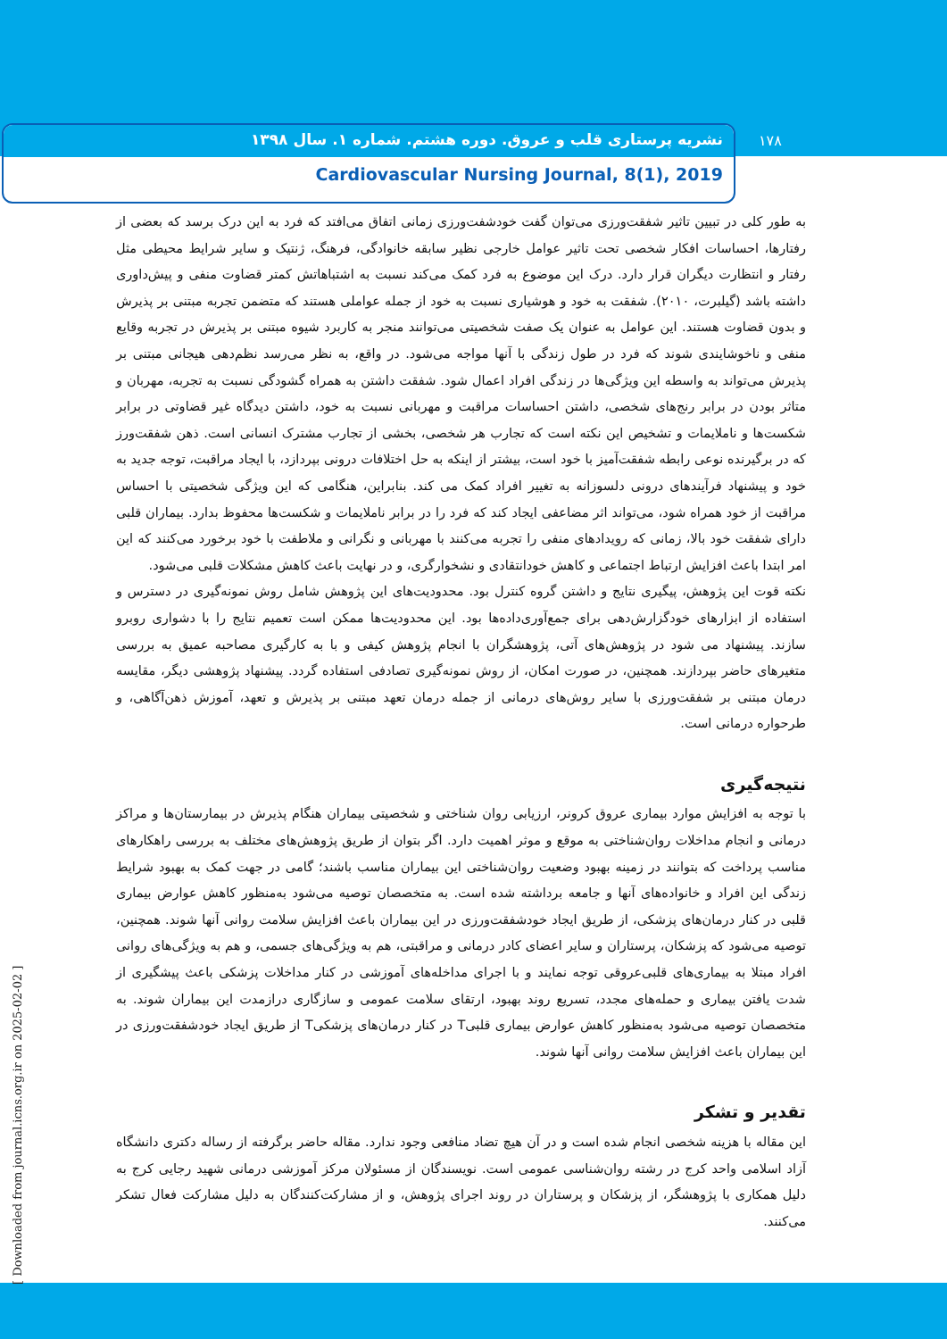نشریه پرستاری قلب و عروق. دوره هشتم. شماره ۱. سال ۱۳۹۸
Cardiovascular Nursing Journal, 8(1), 2019
۱۷۸
به طور کلی در تبیین تاثیر شفقت‌ورزی می‌توان گفت خودشفت‌ورزی زمانی اتفاق می‌افتد که فرد به این درک برسد که بعضی از رفتارها، احساسات افکار شخصی تحت تاثیر عوامل خارجی نظیر سابقه خانوادگی، فرهنگ، ژنتیک و سایر شرایط محیطی مثل رفتار و انتظارت دیگران قرار دارد. درک این موضوع به فرد کمک می‌کند نسبت به اشتباهاتش کمتر قضاوت منفی و پیش‌داوری داشته باشد (گیلبرت، ۲۰۱۰). شفقت به خود و هوشیاری نسبت به خود از جمله عواملی هستند که متضمن تجربه مبتنی بر پذیرش و بدون قضاوت هستند. این عوامل به عنوان یک صفت شخصیتی می‌توانند منجر به کاربرد شیوه مبتنی بر پذیرش در تجربه وقایع منفی و ناخوشایندی شوند که فرد در طول زندگی با آنها مواجه می‌شود. در واقع، به نظر می‌رسد نظم‌دهی هیجانی مبتنی بر پذیرش می‌تواند به واسطه این ویژگی‌ها در زندگی افراد اعمال شود. شفقت داشتن به همراه گشودگی نسبت به تجربه، مهربان و متاثر بودن در برابر رنج‌های شخصی، داشتن احساسات مراقبت و مهربانی نسبت به خود، داشتن دیدگاه غیر قضاوتی در برابر شکست‌ها و ناملایمات و تشخیص این نکته است که تجارب هر شخصی، بخشی از تجارب مشترک انسانی است. ذهن شفقت‌ورز که در برگیرنده نوعی رابطه شفقت‌آمیز با خود است، بیشتر از اینکه به حل اختلافات درونی بپردازد، با ایجاد مراقبت، توجه جدید به خود و پیشنهاد فرآیندهای درونی دلسوزانه به تغییر افراد کمک می کند. بنابراین، هنگامی که این ویژگی شخصیتی با احساس مراقبت از خود همراه شود، می‌تواند اثر مضاعفی ایجاد کند که فرد را در برابر ناملایمات و شکست‌ها محفوظ بدارد. بیماران قلبی دارای شفقت خود بالا، زمانی که رویدادهای منفی را تجربه می‌کنند با مهربانی و نگرانی و ملاطفت با خود برخورد می‌کنند که این امر ابتدا باعث افزایش ارتباط اجتماعی و کاهش خودانتقادی و نشخوارگری، و در نهایت باعث کاهش مشکلات قلبی می‌شود.
نکته قوت این پژوهش، پیگیری نتایج و داشتن گروه کنترل بود. محدودیت‌های این پژوهش شامل روش نمونه‌گیری در دسترس و استفاده از ابزارهای خودگزارش‌دهی برای جمع‌آوری‌داده‌ها بود. این محدودیت‌ها ممکن است تعمیم نتایج را با دشواری روبرو سازند. پیشنهاد می شود در پژوهش‌های آتی، پژوهشگران با انجام پژوهش کیفی و با به کارگیری مصاحبه عمیق به بررسی متغیرهای حاضر بپردازند. همچنین، در صورت امکان، از روش نمونه‌گیری تصادفی استفاده گردد. پیشنهاد پژوهشی دیگر، مقایسه درمان مبتنی بر شفقت‌ورزی با سایر روش‌های درمانی از جمله درمان تعهد مبتنی بر پذیرش و تعهد، آموزش ذهن‌آگاهی، و طرحواره درمانی است.
نتیجه‌گیری
با توجه به افزایش موارد بیماری عروق کرونر، ارزیابی روان شناختی و شخصیتی بیماران هنگام پذیرش در بیمارستان‌ها و مراکز درمانی و انجام مداخلات روان‌شناختی به موقع و موثر اهمیت دارد. اگر بتوان از طریق پژوهش‌های مختلف به بررسی راهکارهای مناسب پرداخت که بتوانند در زمینه بهبود وضعیت روان‌شناختی این بیماران مناسب باشند؛ گامی در جهت کمک به بهبود شرایط زندگی این افراد و خانواده‌های آنها و جامعه برداشته شده است. به متخصصان توصیه می‌شود به‌منظور کاهش عوارض بیماری قلبی در کنار درمان‌های پزشکی، از طریق ایجاد خودشفقت‌ورزی در این بیماران باعث افزایش سلامت روانی آنها شوند. همچنین، توصیه می‌شود که پزشکان، پرستاران و سایر اعضای کادر درمانی و مراقبتی، هم به ویژگی‌های جسمی، و هم به ویژگی‌های روانی افراد مبتلا به بیماری‌های قلبی‌عروقی توجه نمایند و با اجرای مداخله‌های آموزشی در کنار مداخلات پزشکی باعث پیشگیری از شدت یافتن بیماری و حمله‌های مجدد، تسریع روند بهبود، ارتقای سلامت عمومی و سازگاری درازمدت این بیماران شوند. به متخصصان توصیه می‌شود به‌منظور کاهش عوارض بیماری قلبیT در کنار درمان‌های پزشکیT از طریق ایجاد خودشفقت‌ورزی در این بیماران باعث افزایش سلامت روانی آنها شوند.
تقدیر و تشکر
این مقاله با هزینه شخصی انجام شده است و در آن هیچ تضاد منافعی وجود ندارد. مقاله حاضر برگرفته از رساله دکتری دانشگاه آزاد اسلامی واحد کرج در رشته روان‌شناسی عمومی است. نویسندگان از مسئولان مرکز آموزشی درمانی شهید رجایی کرج به دلیل همکاری با پژوهشگر، از پزشکان و پرستاران در روند اجرای پژوهش، و از مشارکت‌کنندگان به دلیل مشارکت فعال تشکر می‌کنند.
[ Downloaded from journal.icns.org.ir on 2025-02-02 ]